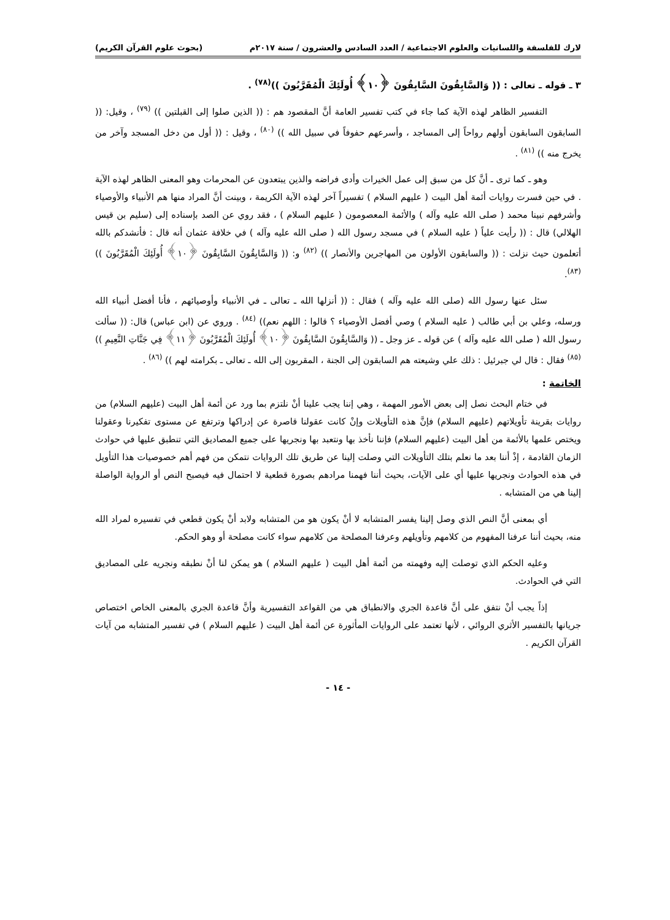لارك للفلسفة واللسانيات والعلوم الاجتماعية / العدد السادس والعشرون / سنة ٢٠١٧م (بحوث علوم القرآن الكريم)
٣ ـ قوله ـ تعالى : (( وَالسَّابِقُونَ السَّابِقُونَ ﴿١٠﴾ أُولَئِكَ الْمُقَرَّبُونَ ))<sup>(٧٨)</sup> .
التفسير الظاهر لهذه الآية كما جاء في كتب تفسير العامة أنَّ المقصود هم : (( الذين صلوا إلى القبلتين )) <sup>(٧٩)</sup> ، وقيل: (( السابقون السابقون أولهم رواحاً إلى المساجد ، وأسرعهم حفوفاً في سبيل الله )) <sup>(٨٠)</sup> ، وقيل : (( أول من دخل المسجد وآخر من يخرج منه )) <sup>(٨١)</sup> .
وهو ـ كما ترى ـ أنَّ كل من سبق إلى عمل الخيرات وأدى فراضه والذين يبتعدون عن المحرمات وهو المعنى الظاهر لهذه الآية . في حين فسرت روايات أئمة أهل البيت ( عليهم السلام ) تفسيراً آخر لهذه الآية الكريمة ، وبينت أنَّ المراد منها هم الأنبياء والأوصياء وأشرفهم نبينا محمد ( صلى الله عليه وآله ) والأئمة المعصومون ( عليهم السلام ) ، فقد روي عن الصد بإسناده إلى (سليم بن قيس الهلالي) قال : (( رأيت علياً ( عليه السلام ) في مسجد رسول الله ( صلى الله عليه وآله ) في خلافة عثمان أنه قال : فأنشدكم بالله أتعلمون حيث نزلت : (( والسابقون الأولون من المهاجرين والأنصار )) <sup>(٨٢)</sup> و: (( وَالسَّابِقُونَ السَّابِقُونَ ﴿١٠﴾ أُولَئِكَ الْمُقَرَّبُونَ )) <sup>(٨٣)</sup>.
سئل عنها رسول الله (صلى الله عليه وآله ) فقال : (( أنزلها الله ـ تعالى ـ في الأنبياء وأوصيائهم ، فأنا أفضل أنبياء الله ورسله، وعلي بن أبي طالب ( عليه السلام ) وصي أفضل الأوصياء ؟ قالوا : اللهم نعم)) <sup>(٨٤)</sup> . وروي عن (ابن عباس) قال: (( سألت رسول الله ( صلى الله عليه وآله ) عن قوله ـ عز وجل ـ (( وَالسَّابِقُونَ السَّابِقُونَ ﴿١٠﴾ أُولَئِكَ الْمُقَرَّبُونَ ﴿١١﴾ فِي جَنَّاتِ النَّعِيمِ )) <sup>(٨٥)</sup> فقال : قال لي جبرئيل : ذلك علي وشيعته هم السابقون إلى الجنة ، المقربون إلى الله ـ تعالى ـ بكرامته لهم )) <sup>(٨٦)</sup> .
الخاتمة :
في ختام البحث نصل إلى بعض الأمور المهمة ، وهي إننا يجب علينا أنْ نلتزم بما ورد عن أئمة أهل البيت (عليهم السلام) من روايات بقرينة تأويلاتهم (عليهم السلام) فإنَّ هذه التأويلات وإنْ كانت عقولنا قاصرة عن إدراكها وترتفع عن مستوى تفكيرنا وعقولنا ويختص علمها بالأئمة من أهل البيت (عليهم السلام) فإننا نأخذ بها ونتعبد بها ونجريها على جميع المصاديق التي تنطبق عليها في حوادث الزمان القادمة ، إذْ أننا بعد ما نعلم بتلك التأويلات التي وصلت إلينا عن طريق تلك الروايات نتمكن من فهم أهم خصوصيات هذا التأويل في هذه الحوادث ونجريها عليها أي على الآيات، بحيث أننا فهمنا مرادهم بصورة قطعية لا احتمال فيه فيصبح النص أو الرواية الواصلة إلينا هي من المتشابه .
أي بمعنى أنَّ النص الذي وصل إلينا يفسر المتشابه لا أنْ يكون هو من المتشابه ولابد أنْ يكون قطعي في تفسيره لمراد الله منه، بحيث أننا عرفنا المفهوم من كلامهم وتأويلهم وعرفنا المصلحة من كلامهم سواء كانت مصلحة أو وهو الحكم.
وعليه الحكم الذي توصلت إليه وفهمته من أئمة أهل البيت ( عليهم السلام ) هو يمكن لنا أنْ نطبقه ونجريه على المصاديق التي في الحوادث.
إذاً يجب أنْ نتفق على أنَّ قاعدة الجري والانطباق هي من القواعد التفسيرية وأنَّ قاعدة الجري بالمعنى الخاص اختصاص جريانها بالتفسير الأثري الروائي ، لأنها تعتمد على الروايات المأثورة عن أئمة أهل البيت ( عليهم السلام ) في تفسير المتشابه من آيات القرآن الكريم .
- ١٤ -